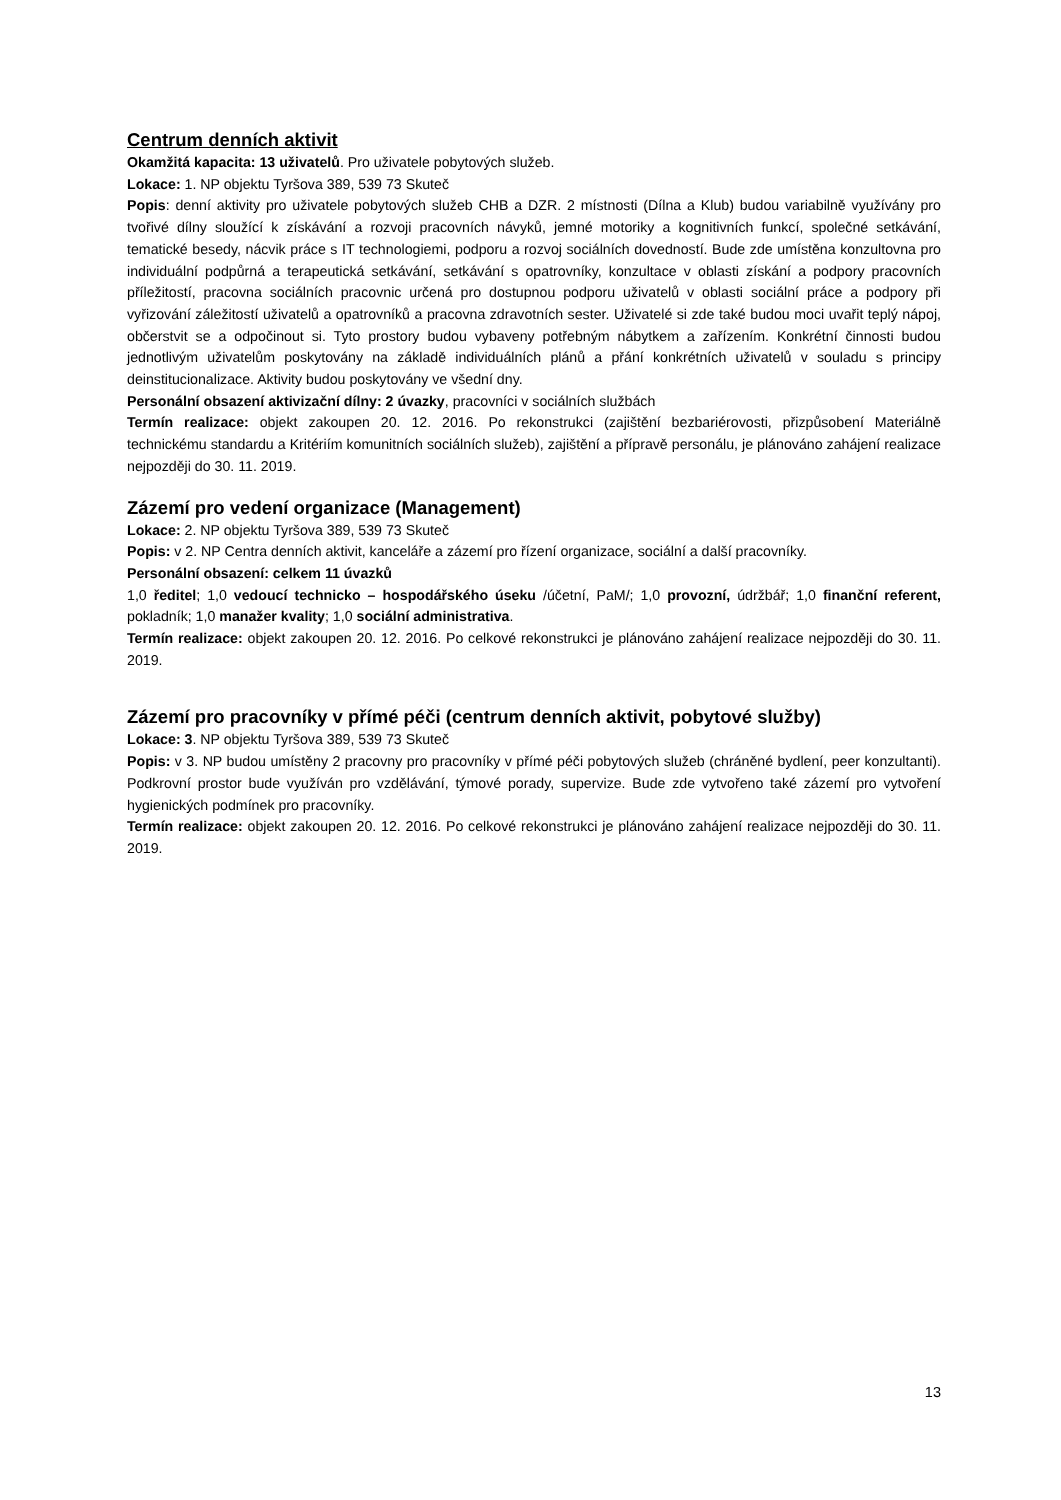Centrum denních aktivit
Okamžitá kapacita: 13 uživatelů. Pro uživatele pobytových služeb.
Lokace: 1. NP objektu Tyršova 389, 539 73 Skuteč
Popis: denní aktivity pro uživatele pobytových služeb CHB a DZR. 2 místnosti (Dílna a Klub) budou variabilně využívány pro tvořivé dílny sloužící k získávání a rozvoji pracovních návyků, jemné motoriky a kognitivních funkcí, společné setkávání, tematické besedy, nácvik práce s IT technologiemi, podporu a rozvoj sociálních dovedností. Bude zde umístěna konzultovna pro individuální podpůrná a terapeutická setkávání, setkávání s opatrovníky, konzultace v oblasti získání a podpory pracovních příležitostí, pracovna sociálních pracovnic určená pro dostupnou podporu uživatelů v oblasti sociální práce a podpory při vyřizování záležitostí uživatelů a opatrovníků a pracovna zdravotních sester. Uživatelé si zde také budou moci uvařit teplý nápoj, občerstvit se a odpočinout si. Tyto prostory budou vybaveny potřebným nábytkem a zařízením. Konkrétní činnosti budou jednotlivým uživatelům poskytovány na základě individuálních plánů a přání konkrétních uživatelů v souladu s principy deinstitucionalizace. Aktivity budou poskytovány ve všední dny.
Personální obsazení aktivizační dílny: 2 úvazky, pracovníci v sociálních službách
Termín realizace: objekt zakoupen 20. 12. 2016. Po rekonstrukci (zajištění bezbariérovosti, přizpůsobení Materiálně technickému standardu a Kritériím komunitních sociálních služeb), zajištění a přípravě personálu, je plánováno zahájení realizace nejpozději do 30. 11. 2019.
Zázemí pro vedení organizace (Management)
Lokace: 2. NP objektu Tyršova 389, 539 73 Skuteč
Popis: v 2. NP Centra denních aktivit, kanceláře a zázemí pro řízení organizace, sociální a další pracovníky.
Personální obsazení: celkem 11 úvazků
1,0 ředitel; 1,0 vedoucí technicko – hospodářského úseku /účetní, PaM/; 1,0 provozní, údržbář; 1,0 finanční referent, pokladník; 1,0 manažer kvality; 1,0 sociální administrativa.
Termín realizace: objekt zakoupen 20. 12. 2016. Po celkové rekonstrukci je plánováno zahájení realizace nejpozději do 30. 11. 2019.
Zázemí pro pracovníky v přímé péči (centrum denních aktivit, pobytové služby)
Lokace: 3. NP objektu Tyršova 389, 539 73 Skuteč
Popis: v 3. NP budou umístěny 2 pracovny pro pracovníky v přímé péči pobytových služeb (chráněné bydlení, peer konzultanti). Podkrovní prostor bude využíván pro vzdělávání, týmové porady, supervize. Bude zde vytvořeno také zázemí pro vytvoření hygienických podmínek pro pracovníky.
Termín realizace: objekt zakoupen 20. 12. 2016. Po celkové rekonstrukci je plánováno zahájení realizace nejpozději do 30. 11. 2019.
13